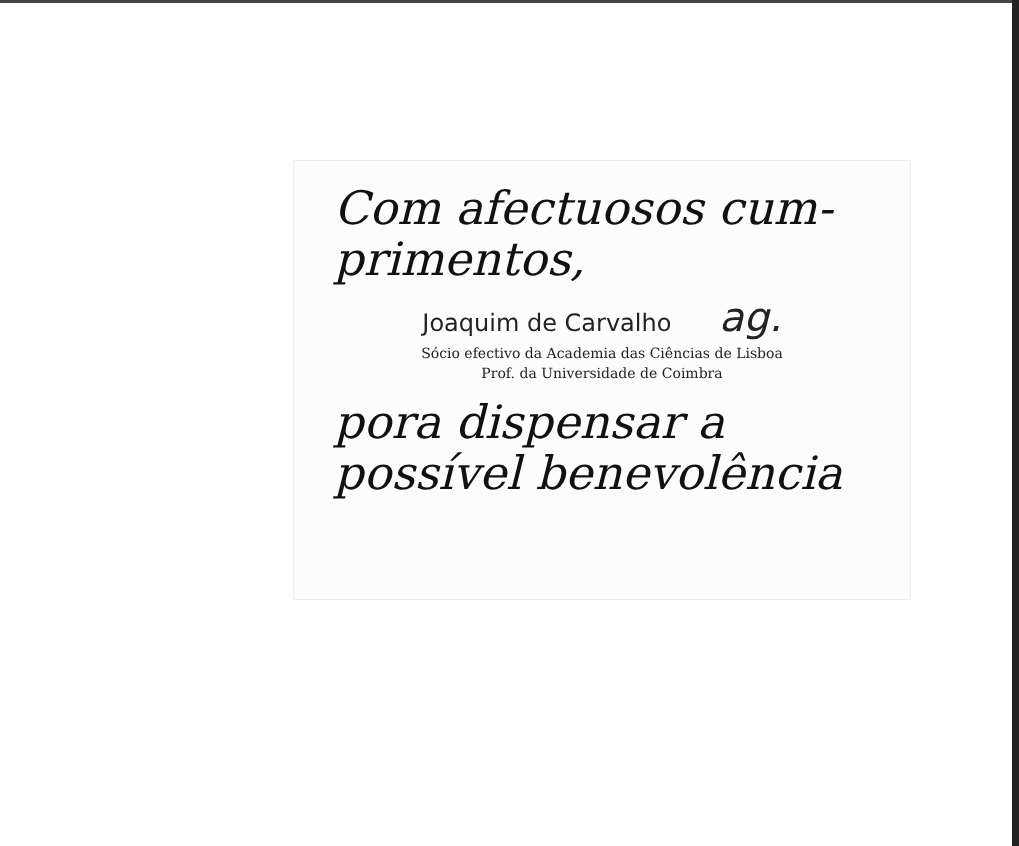Com afectuosos cum-
primentos,
Joaquim de Carvalho ag.
Sócio efectivo da Academia das Ciências de Lisboa
Prof. da Universidade de Coimbra
pora dispensar a
possível benevolência